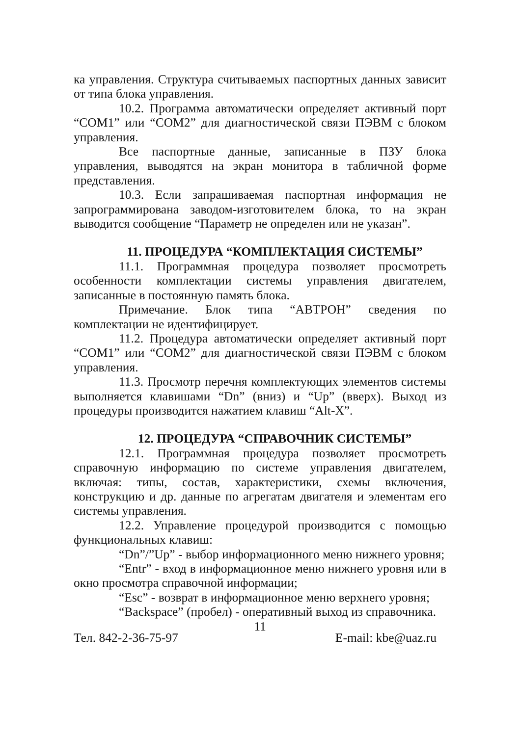ка управления. Структура считываемых паспортных данных зависит от типа блока управления.
10.2. Программа автоматически определяет активный порт “COM1” или “COM2” для диагностической связи ПЭВМ с блоком управления.
Все паспортные данные, записанные в ПЗУ блока управления, выводятся на экран монитора в табличной форме представления.
10.3. Если запрашиваемая паспортная информация не запрограммирована заводом-изготовителем блока, то на экран выводится сообщение “Параметр не определен или не указан”.
11. ПРОЦЕДУРА “КОМПЛЕКТАЦИЯ СИСТЕМЫ”
11.1. Программная процедура позволяет просмотреть особенности комплектации системы управления двигателем, записанные в постоянную память блока.
Примечание. Блок типа “АВТРОН” сведения по комплектации не идентифицирует.
11.2. Процедура автоматически определяет активный порт “COM1” или “COM2” для диагностической связи ПЭВМ с блоком управления.
11.3. Просмотр перечня комплектующих элементов системы выполняется клавишами “Dn” (вниз) и “Up” (вверх). Выход из процедуры производится нажатием клавиш “Alt-X”.
12. ПРОЦЕДУРА “СПРАВОЧНИК СИСТЕМЫ”
12.1. Программная процедура позволяет просмотреть справочную информацию по системе управления двигателем, включая: типы, состав, характеристики, схемы включения, конструкцию и др. данные по агрегатам двигателя и элементам его системы управления.
12.2. Управление процедурой производится с помощью функциональных клавиш:
“Dn”/”Up” - выбор информационного меню нижнего уровня;
“Entr” - вход в информационное меню нижнего уровня или в окно просмотра справочной информации;
“Esc” - возврат в информационное меню верхнего уровня;
“Backspace” (пробел) - оперативный выход из справочника.
11
Тел. 842-2-36-75-97 E-mail: kbe@uaz.ru